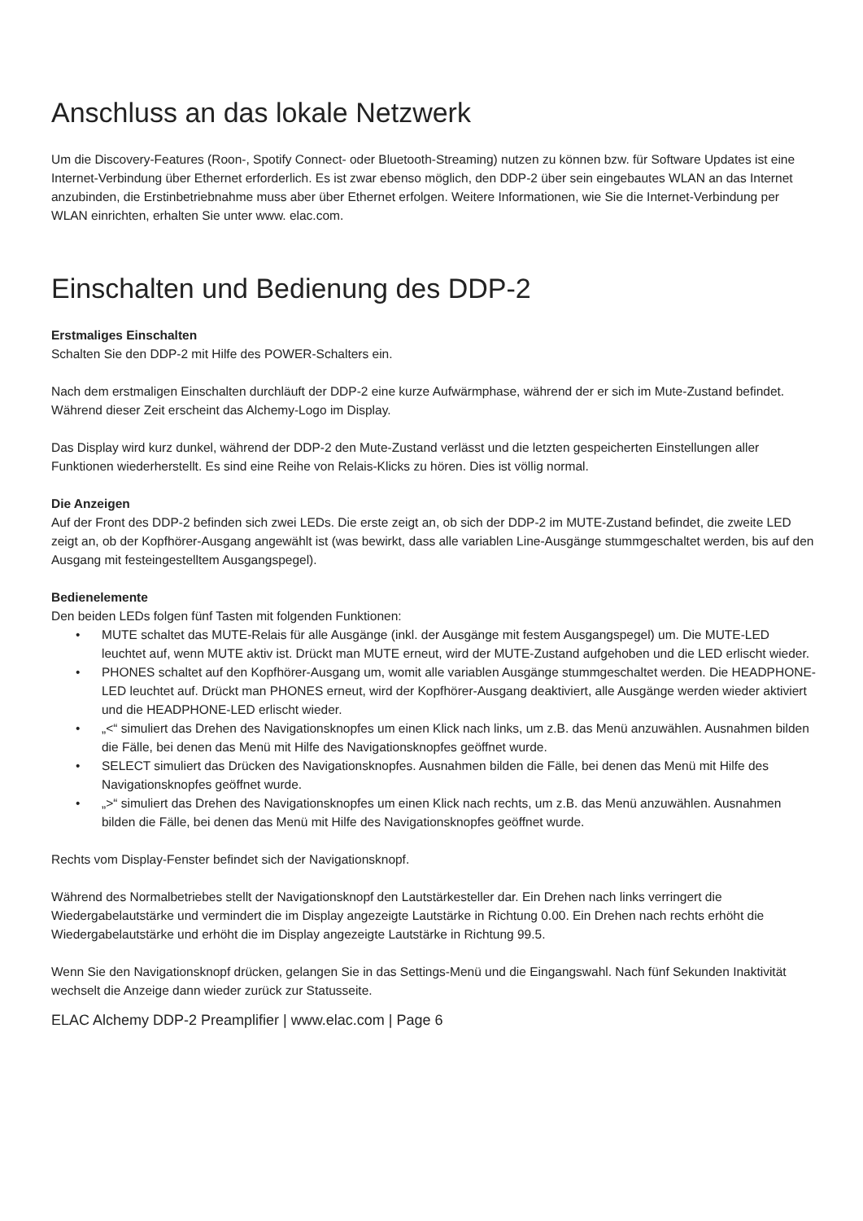Anschluss an das lokale Netzwerk
Um die Discovery-Features (Roon-, Spotify Connect- oder Bluetooth-Streaming) nutzen zu können bzw. für Software Updates ist eine Internet-Verbindung über Ethernet erforderlich. Es ist zwar ebenso möglich, den DDP-2 über sein eingebautes WLAN an das Internet anzubinden, die Erstinbetriebnahme muss aber über Ethernet erfolgen. Weitere Informationen, wie Sie die Internet-Verbindung per WLAN einrichten, erhalten Sie unter www. elac.com.
Einschalten und Bedienung des DDP-2
Erstmaliges Einschalten
Schalten Sie den DDP-2 mit Hilfe des POWER-Schalters ein.
Nach dem erstmaligen Einschalten durchläuft der DDP-2 eine kurze Aufwärmphase, während der er sich im Mute-Zustand befindet. Während dieser Zeit erscheint das Alchemy-Logo im Display.
Das Display wird kurz dunkel, während der DDP-2 den Mute-Zustand verlässt und die letzten gespeicherten Einstellungen aller Funktionen wiederherstellt. Es sind eine Reihe von Relais-Klicks zu hören. Dies ist völlig normal.
Die Anzeigen
Auf der Front des DDP-2 befinden sich zwei LEDs. Die erste zeigt an, ob sich der DDP-2 im MUTE-Zustand befindet, die zweite LED zeigt an, ob der Kopfhörer-Ausgang angewählt ist (was bewirkt, dass alle variablen Line-Ausgänge stummgeschaltet werden, bis auf den Ausgang mit festeingestelltem Ausgangspegel).
Bedienelemente
Den beiden LEDs folgen fünf Tasten mit folgenden Funktionen:
• MUTE schaltet das MUTE-Relais für alle Ausgänge (inkl. der Ausgänge mit festem Ausgangspegel) um. Die MUTE-LED leuchtet auf, wenn MUTE aktiv ist. Drückt man MUTE erneut, wird der MUTE-Zustand aufgehoben und die LED erlischt wieder.
• PHONES schaltet auf den Kopfhörer-Ausgang um, womit alle variablen Ausgänge stummgeschaltet werden. Die HEADPHONE-LED leuchtet auf. Drückt man PHONES erneut, wird der Kopfhörer-Ausgang deaktiviert, alle Ausgänge werden wieder aktiviert und die HEADPHONE-LED erlischt wieder.
• „<“ simuliert das Drehen des Navigationsknopfes um einen Klick nach links, um z.B. das Menü anzuwählen. Ausnahmen bilden die Fälle, bei denen das Menü mit Hilfe des Navigationsknopfes geöffnet wurde.
• SELECT simuliert das Drücken des Navigationsknopfes. Ausnahmen bilden die Fälle, bei denen das Menü mit Hilfe des Navigationsknopfes geöffnet wurde.
• „>“ simuliert das Drehen des Navigationsknopfes um einen Klick nach rechts, um z.B. das Menü anzuwählen. Ausnahmen bilden die Fälle, bei denen das Menü mit Hilfe des Navigationsknopfes geöffnet wurde.
Rechts vom Display-Fenster befindet sich der Navigationsknopf.
Während des Normalbetriebes stellt der Navigationsknopf den Lautstärkesteller dar. Ein Drehen nach links verringert die Wiedergabelautstärke und vermindert die im Display angezeigte Lautstärke in Richtung 0.00. Ein Drehen nach rechts erhöht die Wiedergabelautstärke und erhöht die im Display angezeigte Lautstärke in Richtung 99.5.
Wenn Sie den Navigationsknopf drücken, gelangen Sie in das Settings-Menü und die Eingangswahl. Nach fünf Sekunden Inaktivität wechselt die Anzeige dann wieder zurück zur Statusseite.
ELAC Alchemy DDP-2 Preamplifier | www.elac.com | Page 6